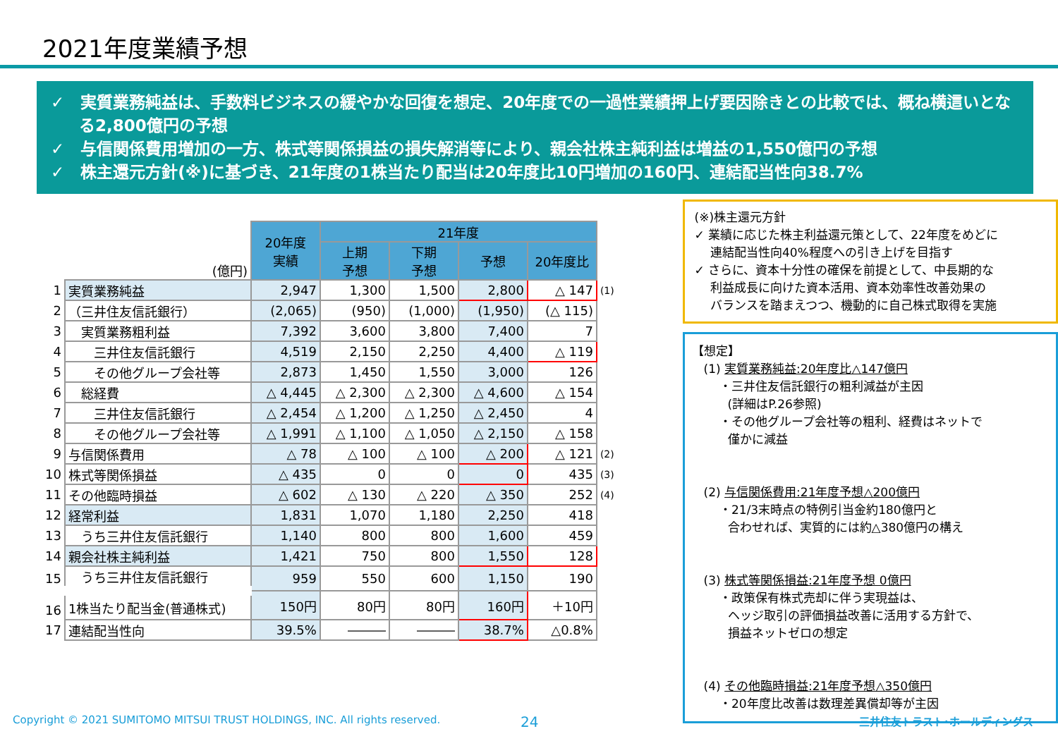2021年度業績予想
✓　実質業務純益は、手数料ビジネスの緩やかな回復を想定、20年度での一過性業績押上げ要因除きとの比較では、概ね横這いとなる2,800億円の予想
✓　与信関係費用増加の一方、株式等関係損益の損失解消等により、親会社株主純利益は増益の1,550億円の予想
✓　株主還元方針(※)に基づき、21年度の1株当たり配当は20年度比10円増加の160円、連結配当性向38.7%
| | (億円) | 20年度 実績 | 21年度 | | | | |
| | | | 上期 予想 | 下期 予想 | 予想 | 20年度比 | |
| 1 | 実質業務純益 | 2,947 | 1,300 | 1,500 | 2,800 | △ 147 | (1) |
| 2 | （三井住友信託銀行） | (2,065) | (950) | (1,000) | (1,950) | (△ 115) | |
| 3 | 実質業務粗利益 | 7,392 | 3,600 | 3,800 | 7,400 | 7 | |
| 4 | 三井住友信託銀行 | 4,519 | 2,150 | 2,250 | 4,400 | △ 119 | |
| 5 | その他グループ会社等 | 2,873 | 1,450 | 1,550 | 3,000 | 126 | |
| 6 | 総経費 | △ 4,445 | △ 2,300 | △ 2,300 | △ 4,600 | △ 154 | |
| 7 | 三井住友信託銀行 | △ 2,454 | △ 1,200 | △ 1,250 | △ 2,450 | 4 | |
| 8 | その他グループ会社等 | △ 1,991 | △ 1,100 | △ 1,050 | △ 2,150 | △ 158 | |
| 9 | 与信関係費用 | △ 78 | △ 100 | △ 100 | △ 200 | △ 121 | (2) |
| 10 | 株式等関係損益 | △ 435 | 0 | 0 | 0 | 435 | (3) |
| 11 | その他臨時損益 | △ 602 | △ 130 | △ 220 | △ 350 | 252 | (4) |
| 12 | 経常利益 | 1,831 | 1,070 | 1,180 | 2,250 | 418 | |
| 13 | うち三井住友信託銀行 | 1,140 | 800 | 800 | 1,600 | 459 | |
| 14 | 親会社株主純利益 | 1,421 | 750 | 800 | 1,550 | 128 | |
| 15 | うち三井住友信託銀行 | 959 | 550 | 600 | 1,150 | 190 | |
| 16 | 1株当たり配当金(普通株式) | 150円 | 80円 | 80円 | 160円 | ＋10円 | |
| 17 | 連結配当性向 | 39.5% | ――― | ――― | 38.7% | △0.8% | |
(※)株主還元方針
✓ 業績に応じた株主利益還元策として、22年度をめどに
　 連結配当性向40%程度への引き上げを目指す
✓ さらに、資本十分性の確保を前提として、中長期的な
　 利益成長に向けた資本活用、資本効率性改善効果の
　 バランスを踏まえつつ、機動的に自己株式取得を実施
【想定】
　(1) 実質業務純益:20年度比△147億円
　　 ・三井住友信託銀行の粗利減益が主因
　　　(詳細はP.26参照)
　　 ・その他グループ会社等の粗利、経費はネットで
　　　僅かに減益
　(2) 与信関係費用:21年度予想△200億円
　　 ・21/3末時点の特例引当金約180億円と
　　　合わせれば、実質的には約△380億円の構え
　(3) 株式等関係損益:21年度予想 0億円
　　 ・政策保有株式売却に伴う実現益は、
　　　ヘッジ取引の評価損益改善に活用する方針で、
　　　損益ネットゼロの想定
　(4) その他臨時損益:21年度予想△350億円
　　 ・20年度比改善は数理差異償却等が主因
Copyright © 2021 SUMITOMO MITSUI TRUST HOLDINGS, INC. All rights reserved. 24 三井住友トラスト･ホールディングス